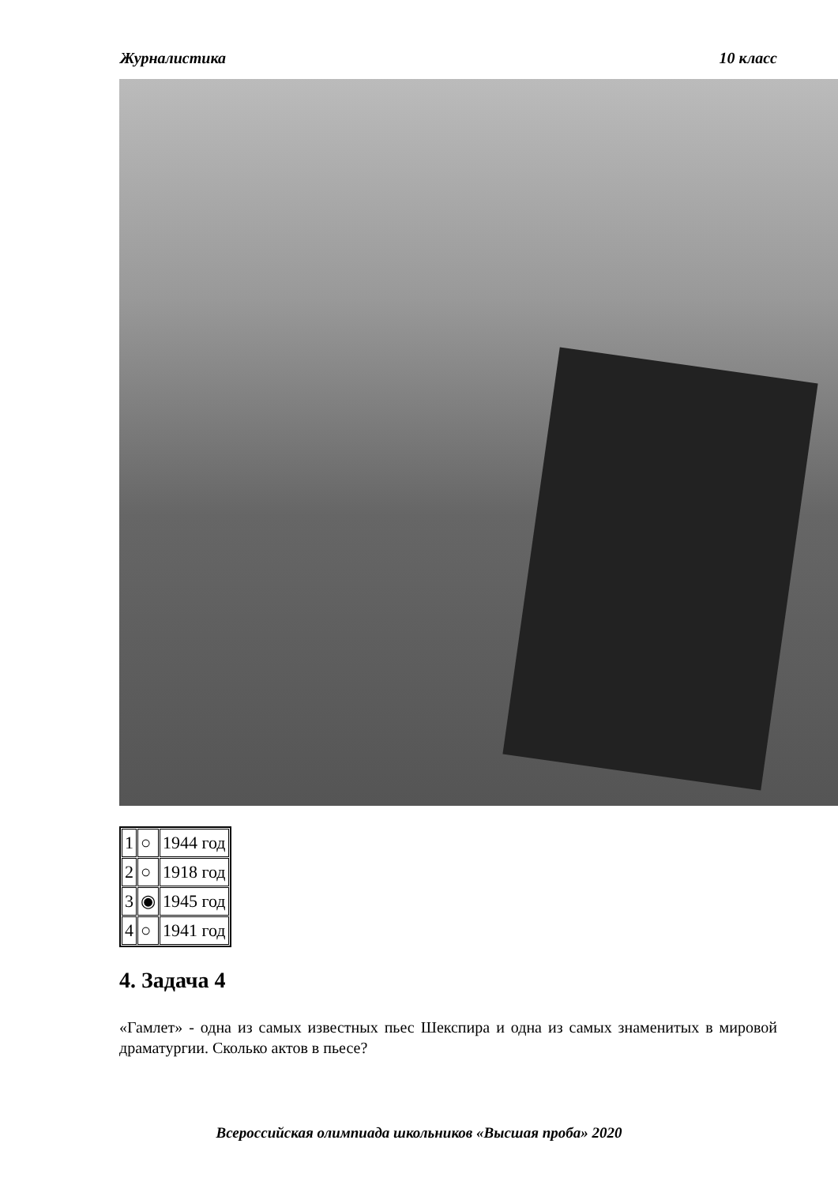Журналистика 10 класс
| 1 | ○ | 1944 год |
| 2 | ○ | 1918 год |
| 3 | ◉ | 1945 год |
| 4 | ○ | 1941 год |
4. Задача 4
«Гамлет» - одна из самых известных пьес Шекспира и одна из самых знаменитых в мировой драматургии. Сколько актов в пьесе?
Всероссийская олимпиада школьников «Высшая проба» 2020